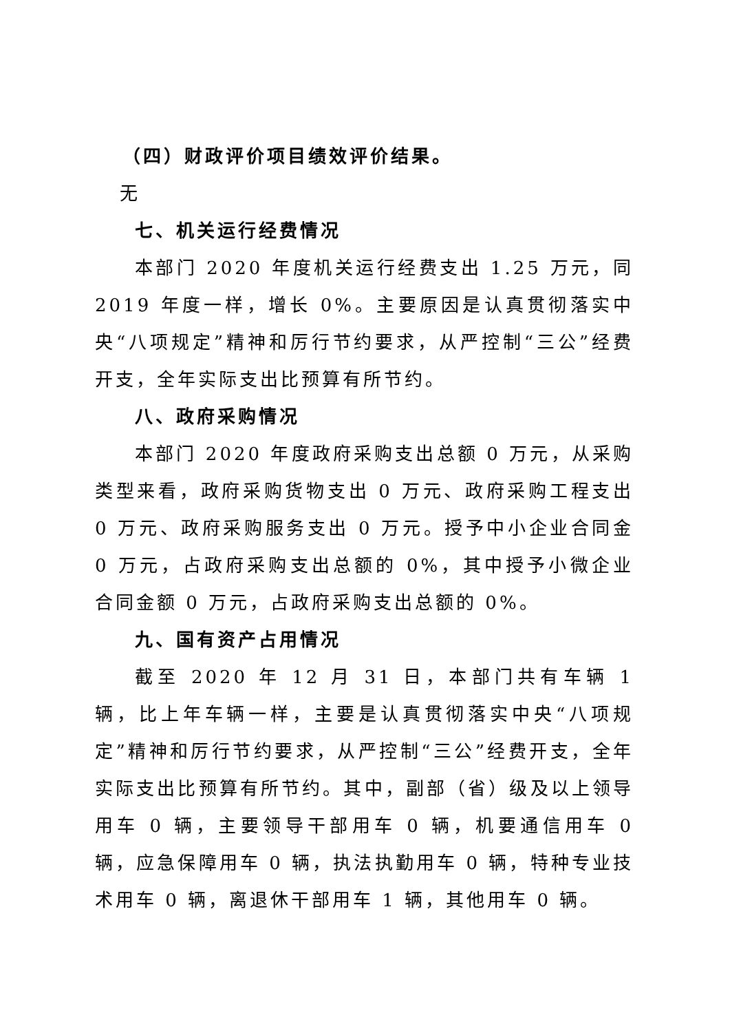（四）财政评价项目绩效评价结果。
无
七、机关运行经费情况
本部门 2020 年度机关运行经费支出 1.25 万元，同 2019 年度一样，增长 0%。主要原因是认真贯彻落实中央“八项规定”精神和厉行节约要求，从严控制“三公”经费开支，全年实际支出比预算有所节约。
八、政府采购情况
本部门 2020 年度政府采购支出总额 0 万元，从采购类型来看，政府采购货物支出 0 万元、政府采购工程支出 0 万元、政府采购服务支出 0 万元。授予中小企业合同金 0 万元，占政府采购支出总额的 0%，其中授予小微企业合同金额 0 万元，占政府采购支出总额的 0%。
九、国有资产占用情况
截至 2020 年 12 月 31 日，本部门共有车辆 1 辆，比上年车辆一样，主要是认真贯彻落实中央“八项规定”精神和厉行节约要求，从严控制“三公”经费开支，全年实际支出比预算有所节约。其中，副部（省）级及以上领导用车 0 辆，主要领导干部用车 0 辆，机要通信用车 0 辆，应急保障用车 0 辆，执法执勤用车 0 辆，特种专业技术用车 0 辆，离退休干部用车 1 辆，其他用车 0 辆。